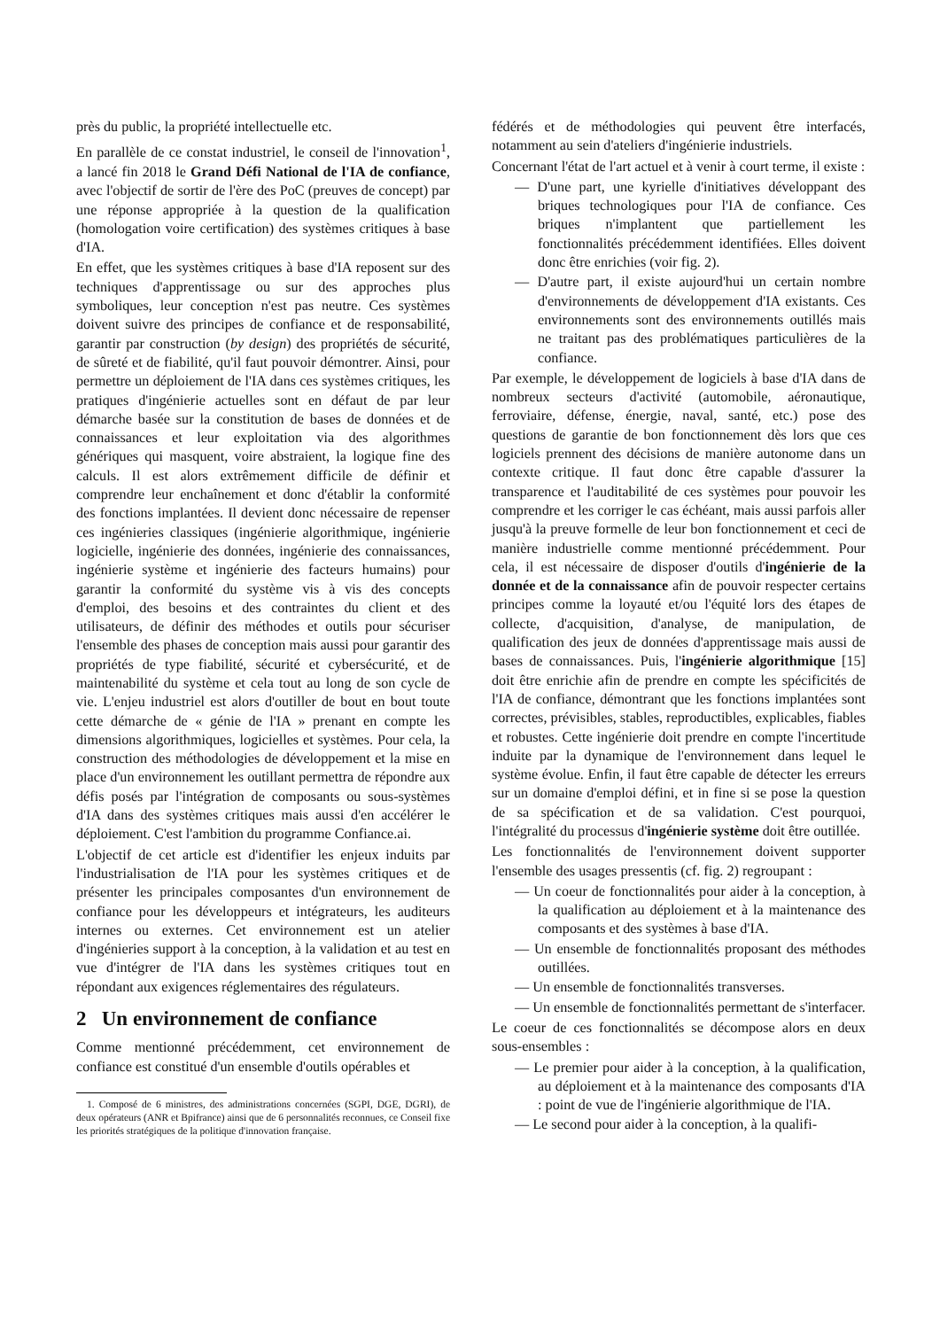près du public, la propriété intellectuelle etc.
En parallèle de ce constat industriel, le conseil de l'innovation<sup>1</sup>, a lancé fin 2018 le Grand Défi National de l'IA de confiance, avec l'objectif de sortir de l'ère des PoC (preuves de concept) par une réponse appropriée à la question de la qualification (homologation voire certification) des systèmes critiques à base d'IA.
En effet, que les systèmes critiques à base d'IA reposent sur des techniques d'apprentissage ou sur des approches plus symboliques, leur conception n'est pas neutre. Ces systèmes doivent suivre des principes de confiance et de responsabilité, garantir par construction (by design) des propriétés de sécurité, de sûreté et de fiabilité, qu'il faut pouvoir démontrer. Ainsi, pour permettre un déploiement de l'IA dans ces systèmes critiques, les pratiques d'ingénierie actuelles sont en défaut de par leur démarche basée sur la constitution de bases de données et de connaissances et leur exploitation via des algorithmes génériques qui masquent, voire abstraient, la logique fine des calculs. Il est alors extrêmement difficile de définir et comprendre leur enchaînement et donc d'établir la conformité des fonctions implantées. Il devient donc nécessaire de repenser ces ingénieries classiques (ingénierie algorithmique, ingénierie logicielle, ingénierie des données, ingénierie des connaissances, ingénierie système et ingénierie des facteurs humains) pour garantir la conformité du système vis à vis des concepts d'emploi, des besoins et des contraintes du client et des utilisateurs, de définir des méthodes et outils pour sécuriser l'ensemble des phases de conception mais aussi pour garantir des propriétés de type fiabilité, sécurité et cybersécurité, et de maintenabilité du système et cela tout au long de son cycle de vie. L'enjeu industriel est alors d'outiller de bout en bout toute cette démarche de « génie de l'IA » prenant en compte les dimensions algorithmiques, logicielles et systèmes. Pour cela, la construction des méthodologies de développement et la mise en place d'un environnement les outillant permettra de répondre aux défis posés par l'intégration de composants ou sous-systèmes d'IA dans des systèmes critiques mais aussi d'en accélérer le déploiement. C'est l'ambition du programme Confiance.ai.
L'objectif de cet article est d'identifier les enjeux induits par l'industrialisation de l'IA pour les systèmes critiques et de présenter les principales composantes d'un environnement de confiance pour les développeurs et intégrateurs, les auditeurs internes ou externes. Cet environnement est un atelier d'ingénieries support à la conception, à la validation et au test en vue d'intégrer de l'IA dans les systèmes critiques tout en répondant aux exigences réglementaires des régulateurs.
2 Un environnement de confiance
Comme mentionné précédemment, cet environnement de confiance est constitué d'un ensemble d'outils opérables et
1. Composé de 6 ministres, des administrations concernées (SGPI, DGE, DGRI), de deux opérateurs (ANR et Bpifrance) ainsi que de 6 personnalités reconnues, ce Conseil fixe les priorités stratégiques de la politique d'innovation française.
fédérés et de méthodologies qui peuvent être interfacés, notamment au sein d'ateliers d'ingénierie industriels.
Concernant l'état de l'art actuel et à venir à court terme, il existe :
— D'une part, une kyrielle d'initiatives développant des briques technologiques pour l'IA de confiance. Ces briques n'implantent que partiellement les fonctionnalités précédemment identifiées. Elles doivent donc être enrichies (voir fig. 2).
— D'autre part, il existe aujourd'hui un certain nombre d'environnements de développement d'IA existants. Ces environnements sont des environnements outillés mais ne traitant pas des problématiques particulières de la confiance.
Par exemple, le développement de logiciels à base d'IA dans de nombreux secteurs d'activité (automobile, aéronautique, ferroviaire, défense, énergie, naval, santé, etc.) pose des questions de garantie de bon fonctionnement dès lors que ces logiciels prennent des décisions de manière autonome dans un contexte critique. Il faut donc être capable d'assurer la transparence et l'auditabilité de ces systèmes pour pouvoir les comprendre et les corriger le cas échéant, mais aussi parfois aller jusqu'à la preuve formelle de leur bon fonctionnement et ceci de manière industrielle comme mentionné précédemment. Pour cela, il est nécessaire de disposer d'outils d'ingénierie de la donnée et de la connaissance afin de pouvoir respecter certains principes comme la loyauté et/ou l'équité lors des étapes de collecte, d'acquisition, d'analyse, de manipulation, de qualification des jeux de données d'apprentissage mais aussi de bases de connaissances. Puis, l'ingénierie algorithmique [15] doit être enrichie afin de prendre en compte les spécificités de l'IA de confiance, démontrant que les fonctions implantées sont correctes, prévisibles, stables, reproductibles, explicables, fiables et robustes. Cette ingénierie doit prendre en compte l'incertitude induite par la dynamique de l'environnement dans lequel le système évolue. Enfin, il faut être capable de détecter les erreurs sur un domaine d'emploi défini, et in fine si se pose la question de sa spécification et de sa validation. C'est pourquoi, l'intégralité du processus d'ingénierie système doit être outillée.
Les fonctionnalités de l'environnement doivent supporter l'ensemble des usages pressentis (cf. fig. 2) regroupant :
— Un coeur de fonctionnalités pour aider à la conception, à la qualification au déploiement et à la maintenance des composants et des systèmes à base d'IA.
— Un ensemble de fonctionnalités proposant des méthodes outillées.
— Un ensemble de fonctionnalités transverses.
— Un ensemble de fonctionnalités permettant de s'interfacer.
Le coeur de ces fonctionnalités se décompose alors en deux sous-ensembles :
— Le premier pour aider à la conception, à la qualification, au déploiement et à la maintenance des composants d'IA : point de vue de l'ingénierie algorithmique de l'IA.
— Le second pour aider à la conception, à la qualifi-